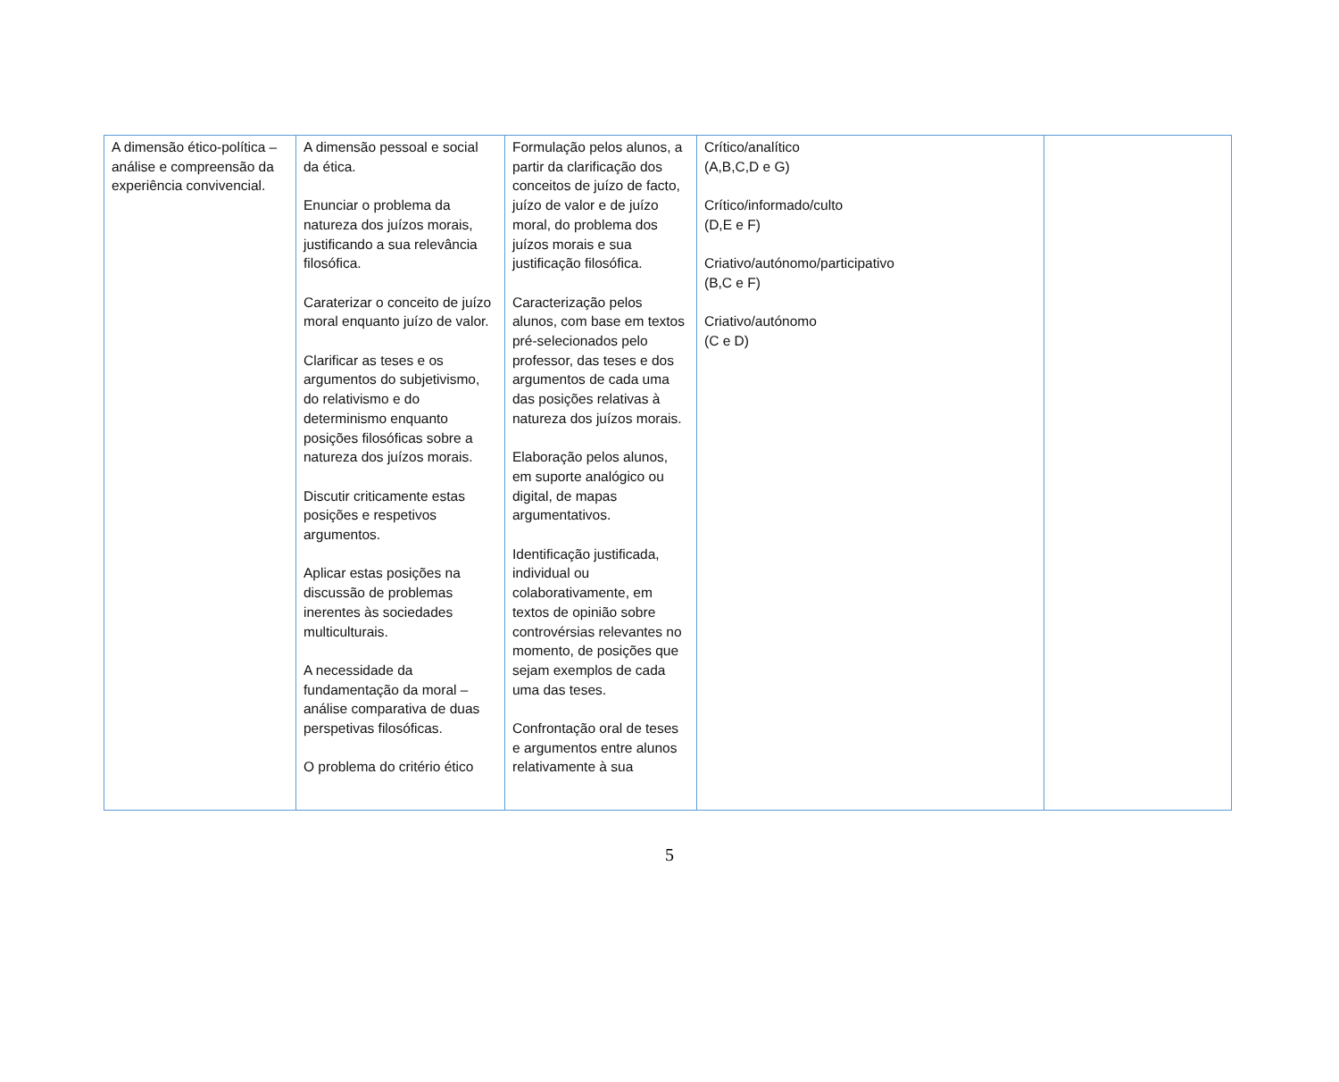| A dimensão ético-política – análise e compreensão da experiência convivencial. | A dimensão pessoal e social da ética. Enunciar o problema da natureza dos juízos morais, justificando a sua relevância filosófica. Caraterizar o conceito de juízo moral enquanto juízo de valor. Clarificar as teses e os argumentos do subjetivismo, do relativismo e do determinismo enquanto posições filosóficas sobre a natureza dos juízos morais. Discutir criticamente estas posições e respetivos argumentos. Aplicar estas posições na discussão de problemas inerentes às sociedades multiculturais. A necessidade da fundamentação da moral – análise comparativa de duas perspetivas filosóficas. O problema do critério ético | Formulação pelos alunos, a partir da clarificação dos conceitos de juízo de facto, juízo de valor e de juízo moral, do problema dos juízos morais e sua justificação filosófica. Caracterização pelos alunos, com base em textos pré-selecionados pelo professor, das teses e dos argumentos de cada uma das posições relativas à natureza dos juízos morais. Elaboração pelos alunos, em suporte analógico ou digital, de mapas argumentativos. Identificação justificada, individual ou colaborativamente, em textos de opinião sobre controvérsias relevantes no momento, de posições que sejam exemplos de cada uma das teses. Confrontação oral de teses e argumentos entre alunos relativamente à sua | Crítico/analítico (A,B,C,D e G) Crítico/informado/culto (D,E e F) Criativo/autónomo/participativo (B,C e F) Criativo/autónomo (C e D) | |
5